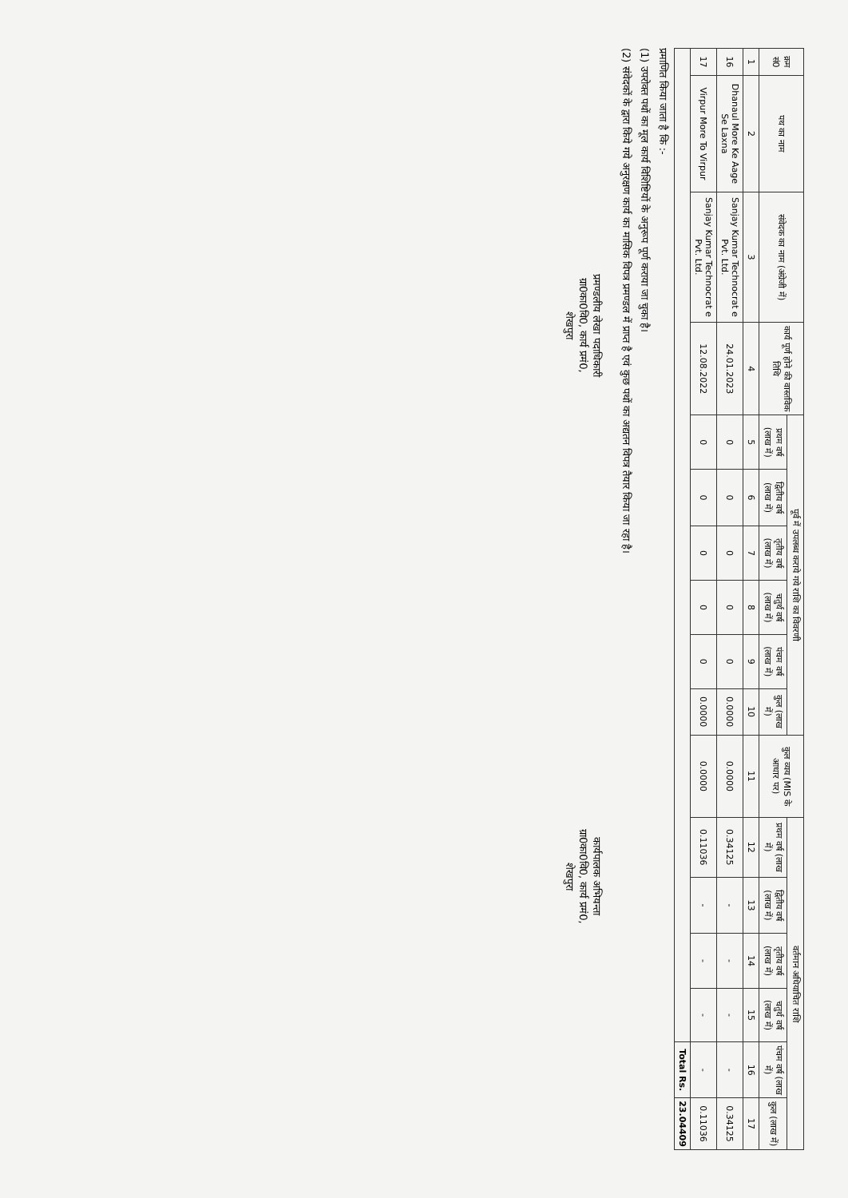| क्रम सं0 | पथ का नाम | संवेदक का नाम (अंग्रेजी में) | कार्य पूर्ण होने की वास्तविक तिथि | पूर्व में उपलब्ध कराये गये राशि का विवरणी | | | | | | कुल व्यय (MIS के आधार पर) | वर्तमान अधियाचित राशि | | | | | |
| --- | --- | --- | --- | --- | --- | --- | --- | --- | --- | --- | --- | --- | --- | --- | --- | --- |
| | | | | प्रथम वर्ष (लाख में) | द्वितीय वर्ष (लाख में) | तृतीय वर्ष (लाख में) | चतुर्थ वर्ष (लाख में) | पंचम वर्ष (लाख में) | कुल (लाख में) | | प्रथम वर्ष (लाख में) | द्वितीय वर्ष (लाख में) | तृतीय वर्ष (लाख में) | चतुर्थ वर्ष (लाख में) | पंचम वर्ष (लाख में) | कुल (लाख में) |
| 1 | 2 | 3 | 4 | 5 | 6 | 7 | 8 | 9 | 10 | 11 | 12 | 13 | 14 | 15 | 16 | 17 |
| 16 | Dhanaul More Ke Aage Se Laxna | Sanjay Kumar Technocrat e Pvt. Ltd. | 24.01.2023 | 0 | 0 | 0 | 0 | 0 | 0.0000 | 0.0000 | 0.34125 | - | - | - | - | 0.34125 |
| 17 | Virpur More To Virpur | Sanjay Kumar Technocrat e Pvt. Ltd. | 12.08.2022 | 0 | 0 | 0 | 0 | 0 | 0.0000 | 0.0000 | 0.11036 | - | - | - | - | 0.11036 |
| | | | | | | | | | | | | | | | Total Rs. | 23.04409 |
प्रमाणित किया जाता है कि :-
(1) उपरोक्त पथों का मूल कार्य विशिष्टियों के अनुरूप पूर्ण कराया जा चुका है।
(2) संवेदकों के द्वारा किये गये अनुरक्षण कार्य का मासिक विपत्र प्रमण्डल में प्राप्त है एवं कुछ पथों का अद्यतन विपत्र तैयार किया जा रहा है।
प्रमण्डलीय लेखा पदाधिकारी
ग्रा0का0वि0, कार्य प्रमं0,
शेखपुरा
कार्यपालक अभियन्ता
ग्रा0का0वि0, कार्य प्रमं0,
शेखपुरा